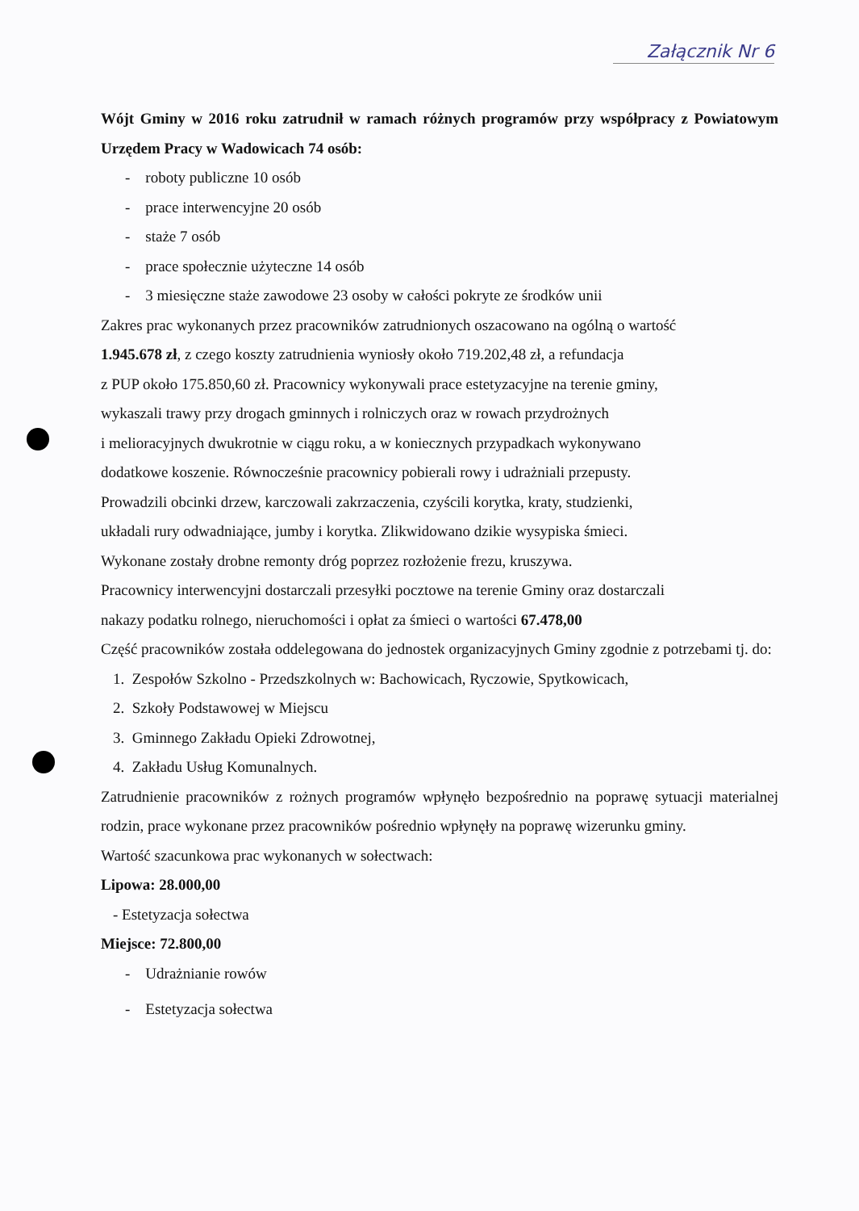Załącznik Nr 6
Wójt Gminy w 2016 roku zatrudnił w ramach różnych programów przy współpracy z Powiatowym Urzędem Pracy w Wadowicach 74 osób:
- roboty publiczne 10 osób
- prace interwencyjne 20 osób
- staże 7 osób
- prace społecznie użyteczne 14 osób
- 3 miesięczne staże zawodowe 23 osoby w całości pokryte ze środków unii
Zakres prac wykonanych przez pracowników zatrudnionych oszacowano na ogólną o wartość
1.945.678 zł, z czego koszty zatrudnienia wyniosły około 719.202,48 zł, a refundacja
z PUP około 175.850,60 zł. Pracownicy wykonywali prace estetyzacyjne na terenie gminy,
wykaszali trawy przy drogach gminnych i rolniczych oraz w rowach przydrożnych
i melioracyjnych dwukrotnie w ciągu roku, a w koniecznych przypadkach wykonywano
dodatkowe koszenie. Równocześnie pracownicy pobierali rowy i udrażniali przepusty.
Prowadzili obcinki drzew, karczowali zakrzaczenia, czyścili korytka, kraty, studzienki,
układali rury odwadniające, jumby i korytka. Zlikwidowano dzikie wysypiska śmieci.
Wykonane zostały drobne remonty dróg poprzez rozłożenie frezu, kruszywa.
Pracownicy interwencyjni dostarczali przesyłki pocztowe na terenie Gminy oraz dostarczali
nakazy podatku rolnego, nieruchomości i opłat za śmieci o wartości 67.478,00
Część pracowników została oddelegowana do jednostek organizacyjnych Gminy zgodnie z potrzebami tj. do:
1. Zespołów Szkolno - Przedszkolnych w: Bachowicach, Ryczowie, Spytkowicach,
2. Szkoły Podstawowej w Miejscu
3. Gminnego Zakładu Opieki Zdrowotnej,
4. Zakładu Usług Komunalnych.
Zatrudnienie pracowników z rożnych programów wpłynęło bezpośrednio na poprawę sytuacji materialnej rodzin, prace wykonane przez pracowników pośrednio wpłynęły na poprawę wizerunku gminy.
Wartość szacunkowa prac wykonanych w sołectwach:
Lipowa: 28.000,00
- Estetyzacja sołectwa
Miejsce: 72.800,00
- Udrażnianie rowów
- Estetyzacja sołectwa